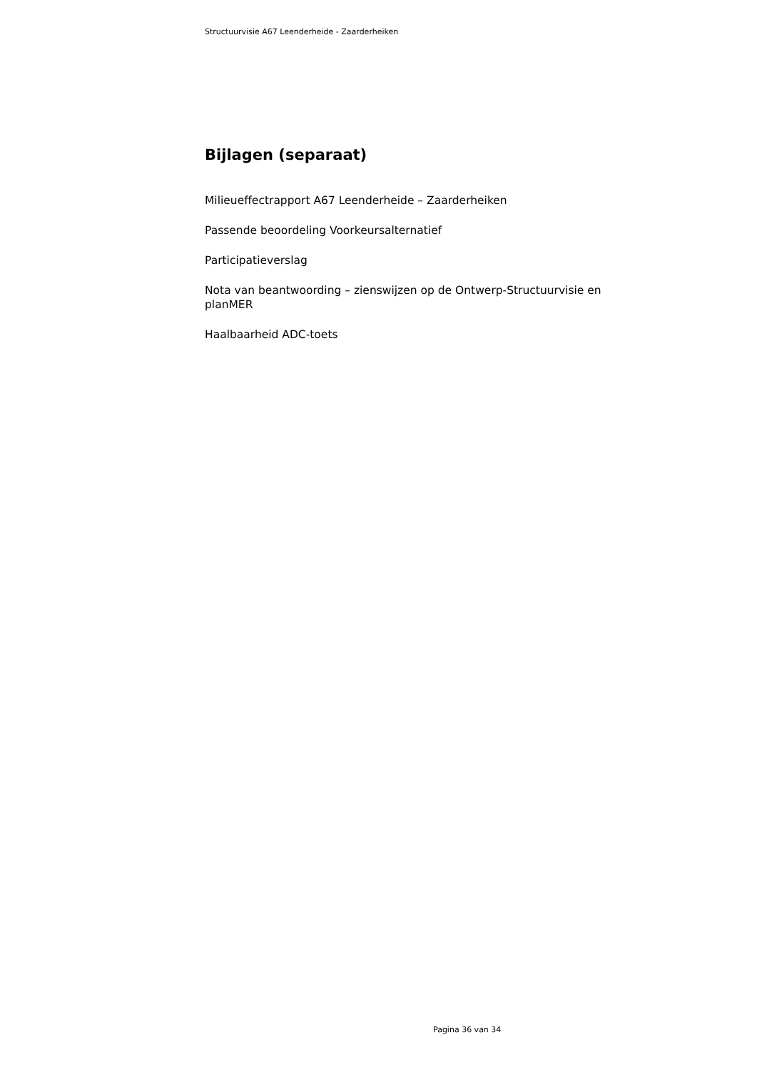Structuurvisie A67 Leenderheide - Zaarderheiken
Bijlagen (separaat)
Milieueffectrapport A67 Leenderheide – Zaarderheiken
Passende beoordeling Voorkeursalternatief
Participatieverslag
Nota van beantwoording – zienswijzen op de Ontwerp-Structuurvisie en planMER
Haalbaarheid ADC-toets
Pagina 36 van 34